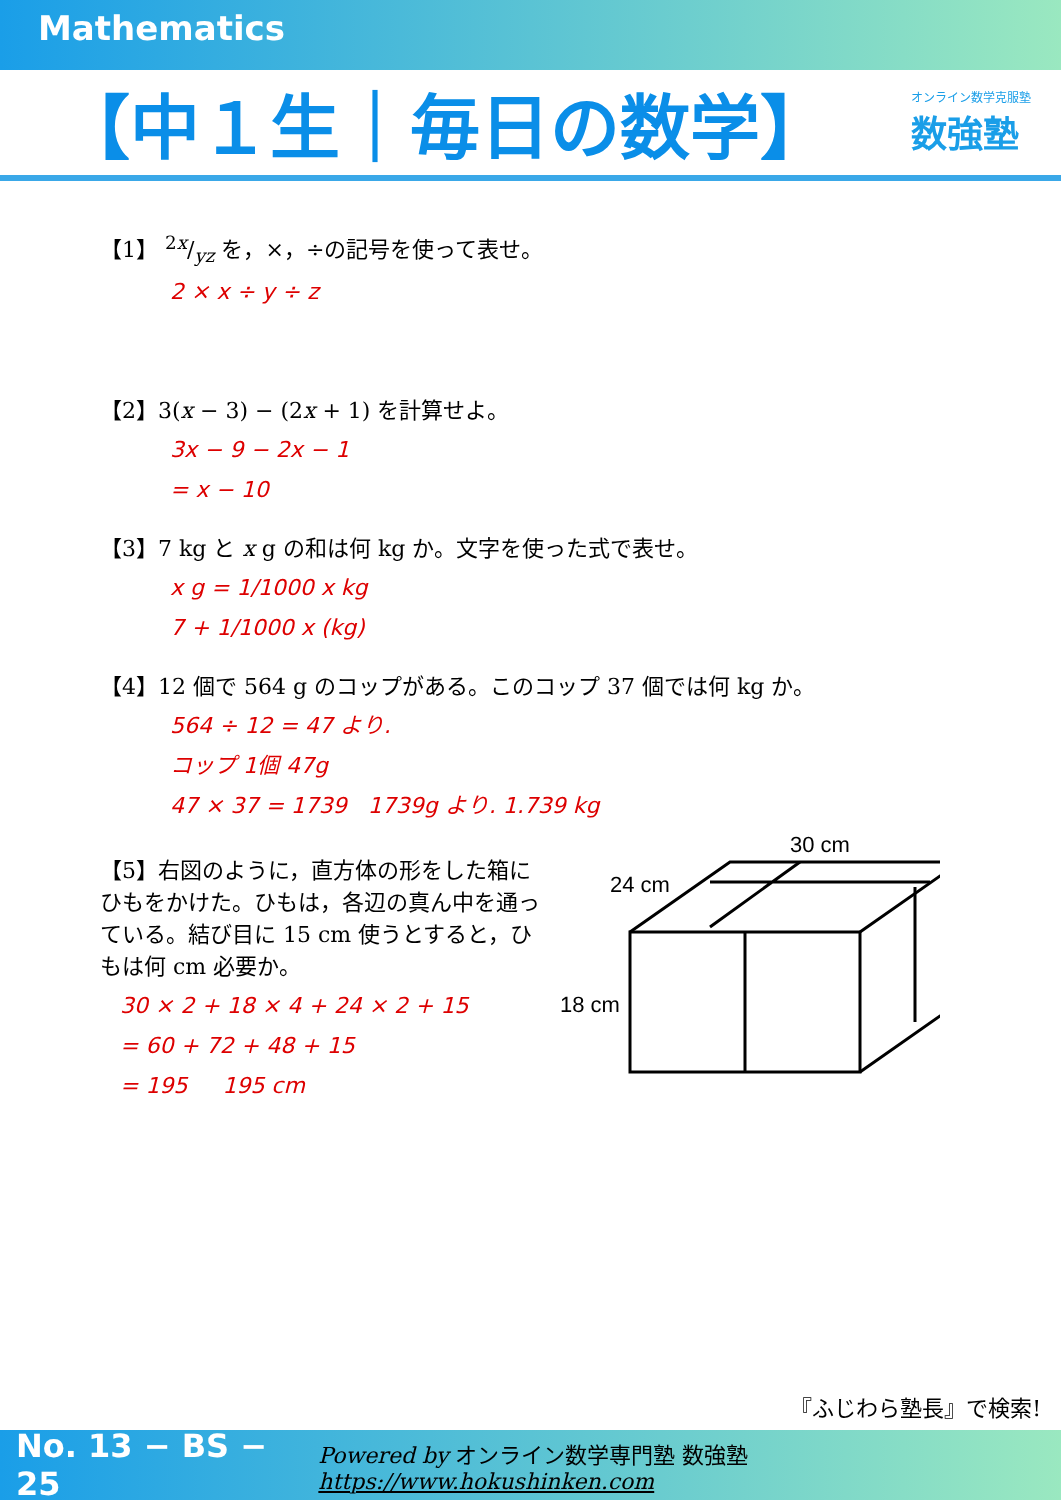Mathematics
【中１生｜毎日の数学】
オンライン数学克服塾
数強塾
【1】 2x/yz を，×，÷の記号を使って表せ。
2 × x ÷ y ÷ z
【2】3(x − 3) − (2x + 1) を計算せよ。
3x − 9 − 2x − 1
= x − 10
【3】7 kg と x g の和は何 kg か。文字を使った式で表せ。
x g = 1/1000 x kg
7 + 1/1000 x (kg)
【4】12 個で 564 g のコップがある。このコップ 37 個では何 kg か。
564 ÷ 12 = 47 より.
コップ 1個 47g
47 × 37 = 1739 1739g より. 1.739 kg
【5】右図のように，直方体の形をした箱にひもをかけた。ひもは，各辺の真ん中を通っている。結び目に 15 cm 使うとすると，ひもは何 cm 必要か。
30 × 2 + 18 × 4 + 24 × 2 + 15
= 60 + 72 + 48 + 15
= 195 195 cm
30 cm
24 cm
18 cm
『ふじわら塾長』で検索!
No. 13 − BS − 25 Powered by オンライン数学専門塾 数強塾 https://www.hokushinken.com